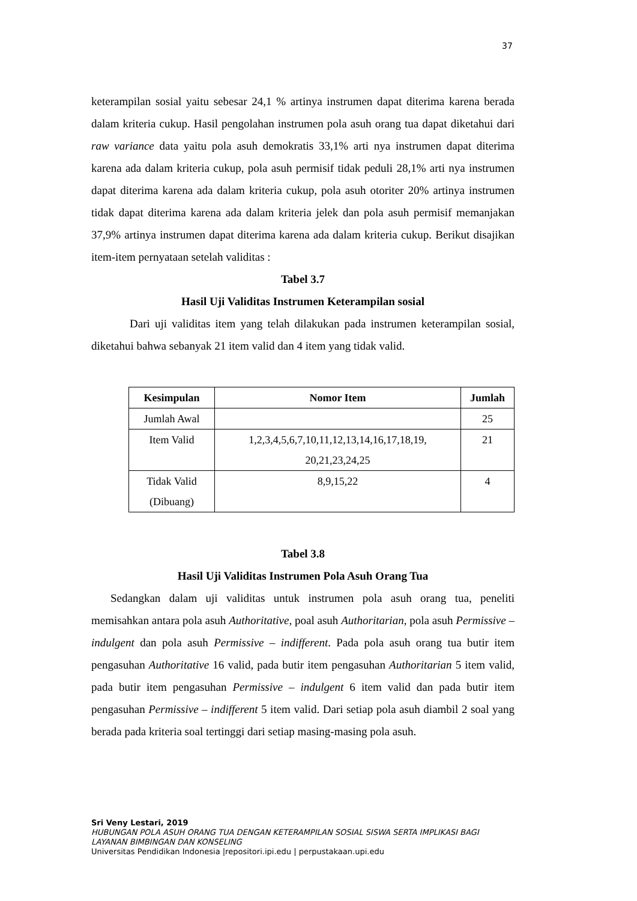37
keterampilan sosial yaitu sebesar 24,1 % artinya instrumen dapat diterima karena berada dalam kriteria cukup. Hasil pengolahan instrumen pola asuh orang tua dapat diketahui dari raw variance data yaitu pola asuh demokratis 33,1% arti nya instrumen dapat diterima karena ada dalam kriteria cukup, pola asuh permisif tidak peduli 28,1% arti nya instrumen dapat diterima karena ada dalam kriteria cukup, pola asuh otoriter 20% artinya instrumen tidak dapat diterima karena ada dalam kriteria jelek dan pola asuh permisif memanjakan 37,9% artinya instrumen dapat diterima karena ada dalam kriteria cukup. Berikut disajikan item-item pernyataan setelah validitas :
Tabel 3.7
Hasil Uji Validitas Instrumen Keterampilan sosial
Dari uji validitas item yang telah dilakukan pada instrumen keterampilan sosial, diketahui bahwa sebanyak 21 item valid dan 4 item yang tidak valid.
| Kesimpulan | Nomor Item | Jumlah |
| --- | --- | --- |
| Jumlah Awal | | 25 |
| Item Valid | 1,2,3,4,5,6,7,10,11,12,13,14,16,17,18,19, 20,21,23,24,25 | 21 |
| Tidak Valid (Dibuang) | 8,9,15,22 | 4 |
Tabel 3.8
Hasil Uji Validitas Instrumen Pola Asuh Orang Tua
Sedangkan dalam uji validitas untuk instrumen pola asuh orang tua, peneliti memisahkan antara pola asuh Authoritative, poal asuh Authoritarian, pola asuh Permissive – indulgent dan pola asuh Permissive – indifferent. Pada pola asuh orang tua butir item pengasuhan Authoritative 16 valid, pada butir item pengasuhan Authoritarian 5 item valid, pada butir item pengasuhan Permissive – indulgent 6 item valid dan pada butir item pengasuhan Permissive – indifferent 5 item valid. Dari setiap pola asuh diambil 2 soal yang berada pada kriteria soal tertinggi dari setiap masing-masing pola asuh.
Sri Veny Lestari, 2019
HUBUNGAN POLA ASUH ORANG TUA DENGAN KETERAMPILAN SOSIAL SISWA SERTA IMPLIKASI BAGI
LAYANAN BIMBINGAN DAN KONSELING
Universitas Pendidikan Indonesia |repositori.ipi.edu | perpustakaan.upi.edu